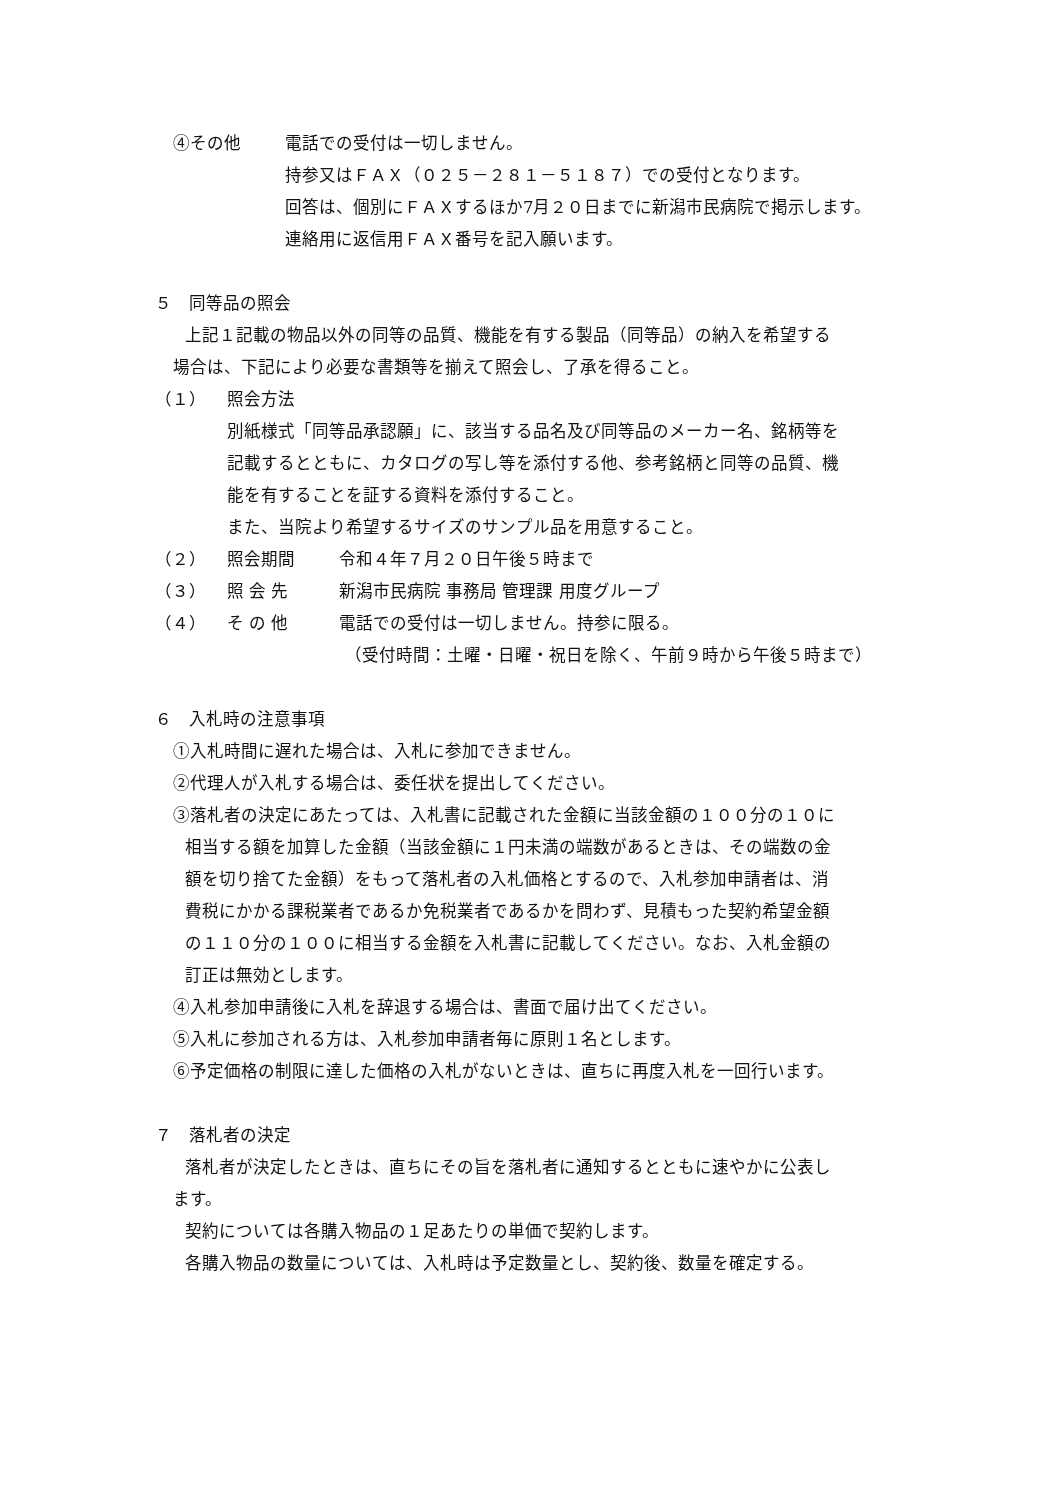④その他 電話での受付は一切しません。
持参又はＦＡＸ（０２５－２８１－５１８７）での受付となります。
回答は、個別にＦＡＸするほか7月２０日までに新潟市民病院で掲示します。
連絡用に返信用ＦＡＸ番号を記入願います。
５　同等品の照会
上記１記載の物品以外の同等の品質、機能を有する製品（同等品）の納入を希望する
場合は、下記により必要な書類等を揃えて照会し、了承を得ること。
（１） 照会方法
別紙様式「同等品承認願」に、該当する品名及び同等品のメーカー名、銘柄等を
記載するとともに、カタログの写し等を添付する他、参考銘柄と同等の品質、機
能を有することを証する資料を添付すること。
また、当院より希望するサイズのサンプル品を用意すること。
（２） 照会期間 令和４年７月２０日午後５時まで
（３） 照 会 先 新潟市民病院 事務局 管理課 用度グループ
（４） そ の 他 電話での受付は一切しません。持参に限る。
（受付時間：土曜・日曜・祝日を除く、午前９時から午後５時まで）
６　入札時の注意事項
①入札時間に遅れた場合は、入札に参加できません。
②代理人が入札する場合は、委任状を提出してください。
③落札者の決定にあたっては、入札書に記載された金額に当該金額の１００分の１０に
相当する額を加算した金額（当該金額に１円未満の端数があるときは、その端数の金
額を切り捨てた金額）をもって落札者の入札価格とするので、入札参加申請者は、消
費税にかかる課税業者であるか免税業者であるかを問わず、見積もった契約希望金額
の１１０分の１００に相当する金額を入札書に記載してください。なお、入札金額の
訂正は無効とします。
④入札参加申請後に入札を辞退する場合は、書面で届け出てください。
⑤入札に参加される方は、入札参加申請者毎に原則１名とします。
⑥予定価格の制限に達した価格の入札がないときは、直ちに再度入札を一回行います。
７　落札者の決定
落札者が決定したときは、直ちにその旨を落札者に通知するとともに速やかに公表し
ます。
契約については各購入物品の１足あたりの単価で契約します。
各購入物品の数量については、入札時は予定数量とし、契約後、数量を確定する。